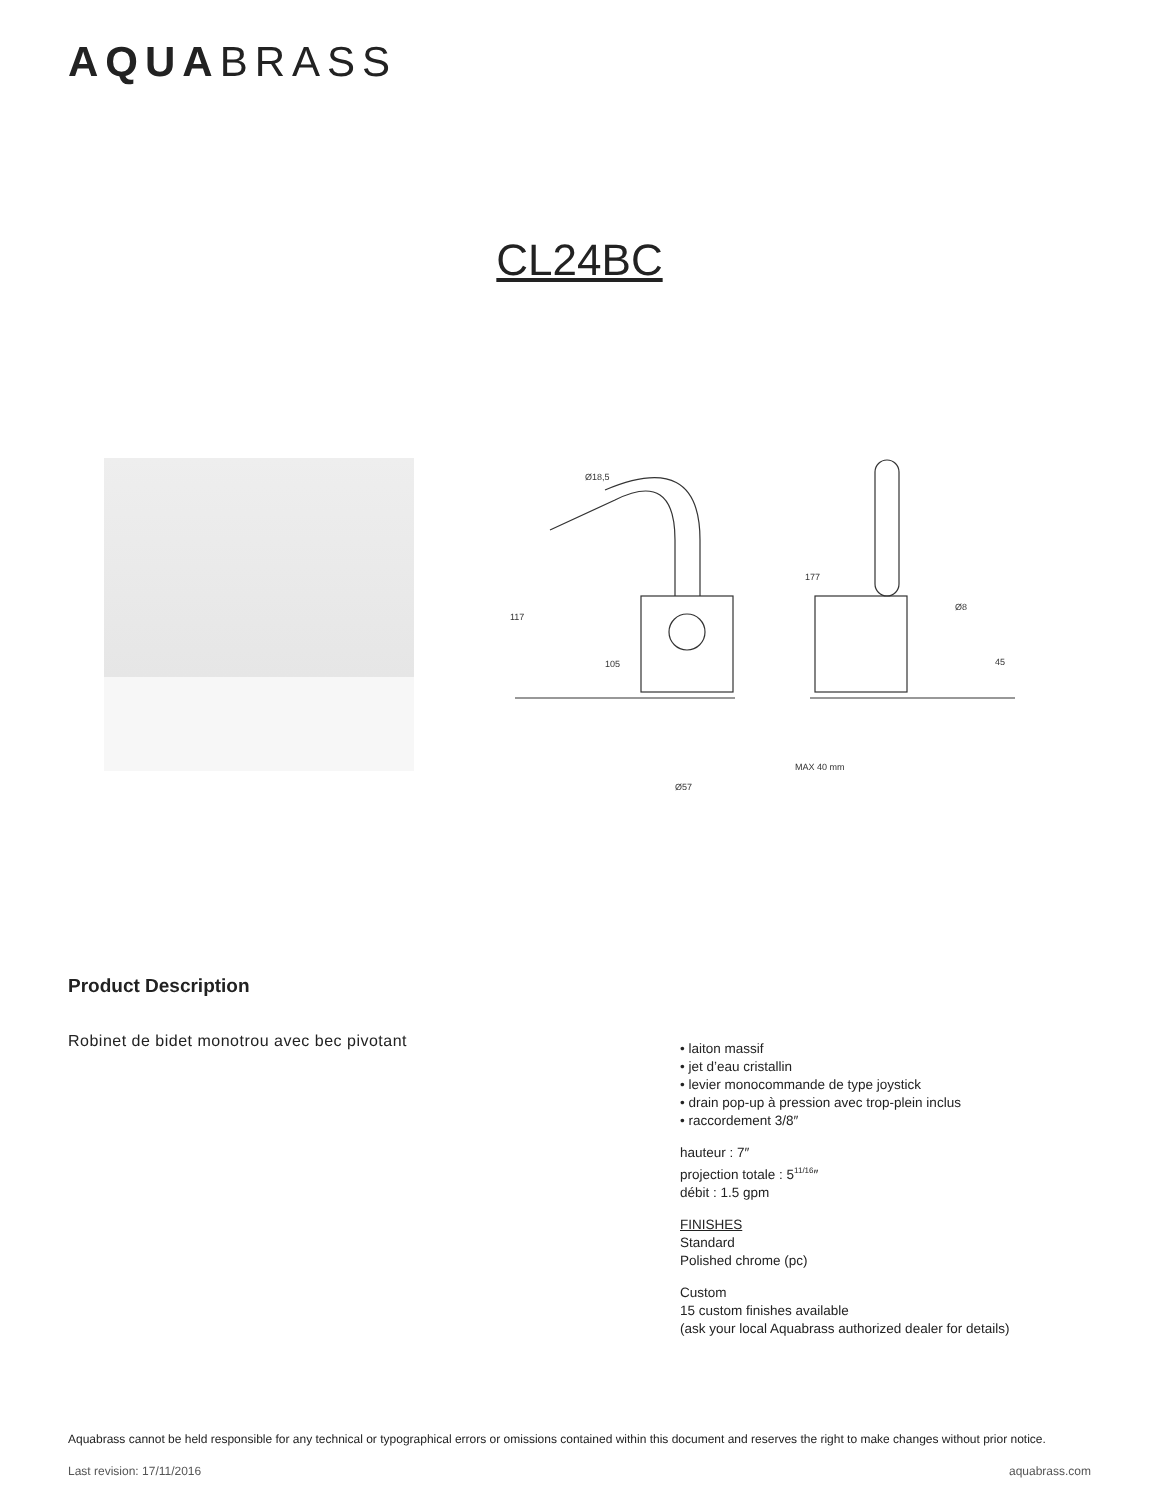AQUABRASS
CL24BC
117
105
Ø57
177
45
Ø8
Ø18,5
MAX 40 mm
Product Description
Robinet de bidet monotrou avec bec pivotant
• laiton massif
• jet d’eau cristallin
• levier monocommande de type joystick
• drain pop-up à pression avec trop-plein inclus
• raccordement 3/8″
hauteur : 7″
projection totale : 5<sup>11/16</sup>″
débit : 1.5 gpm
FINISHES
Standard
Polished chrome (pc)
Custom
15 custom finishes available
(ask your local Aquabrass authorized dealer for details)
Aquabrass cannot be held responsible for any technical or typographical errors or omissions contained within this document and reserves the right to make changes without prior notice.
Last revision: 17/11/2016 aquabrass.com